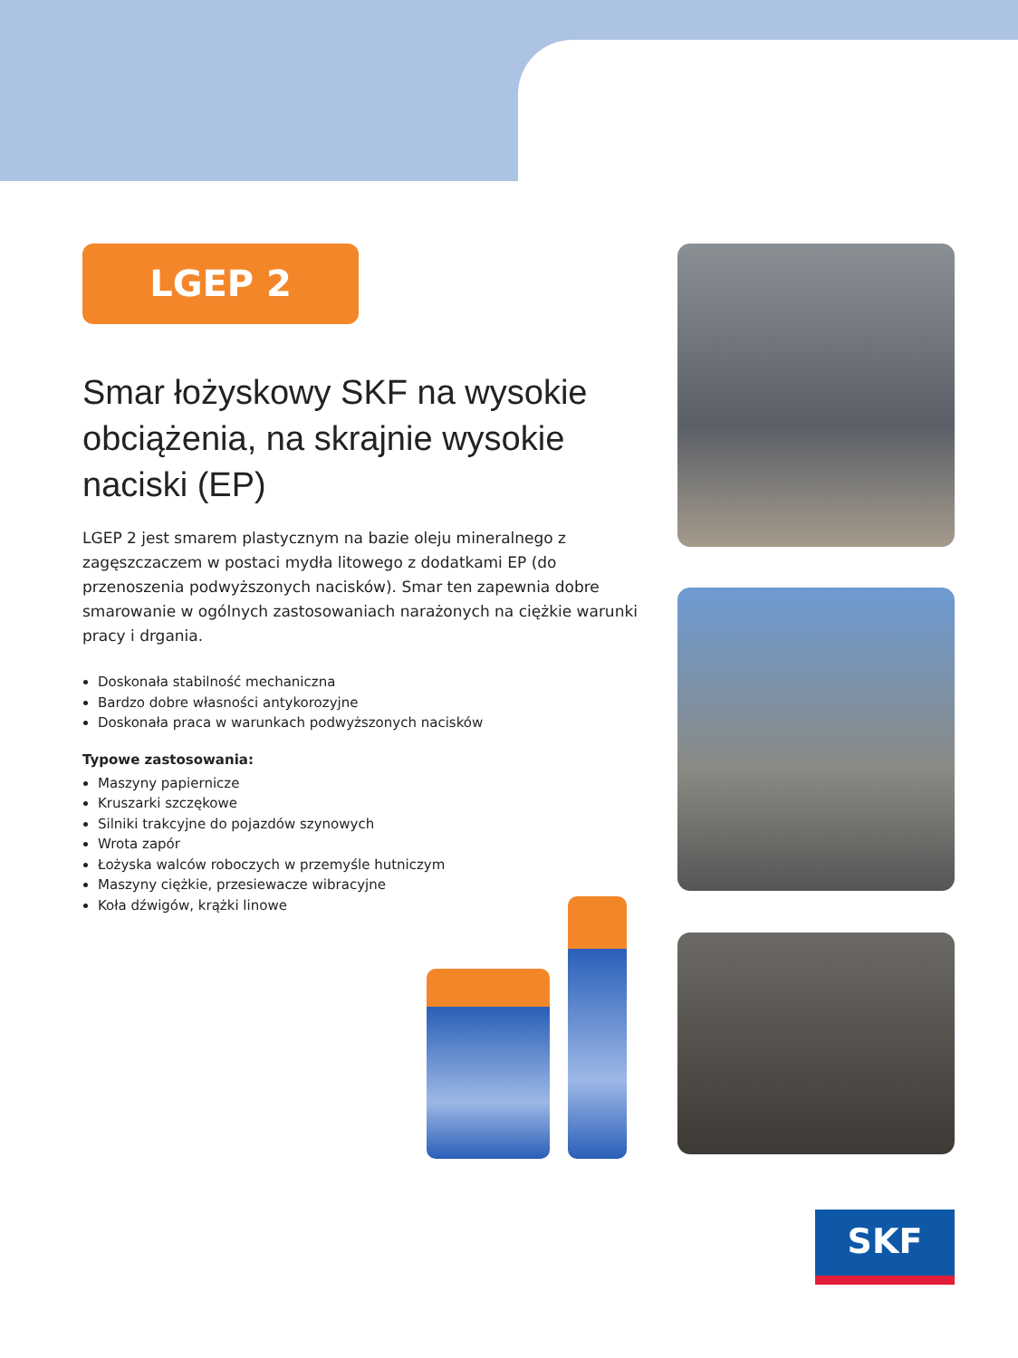LGEP 2
Smar łożyskowy SKF na wysokie obciążenia, na skrajnie wysokie naciski (EP)
LGEP 2 jest smarem plastycznym na bazie oleju mineralnego z zagęszczaczem w postaci mydła litowego z dodatkami EP (do przenoszenia podwyższonych nacisków). Smar ten zapewnia dobre smarowanie w ogólnych zastosowaniach narażonych na ciężkie warunki pracy i drgania.
Doskonała stabilność mechaniczna
Bardzo dobre własności antykorozyjne
Doskonała praca w warunkach podwyższonych nacisków
Typowe zastosowania:
Maszyny papiernicze
Kruszarki szczękowe
Silniki trakcyjne do pojazdów szynowych
Wrota zapór
Łożyska walców roboczych w przemyśle hutniczym
Maszyny ciężkie, przesiewacze wibracyjne
Koła dźwigów, krążki linowe
SKF